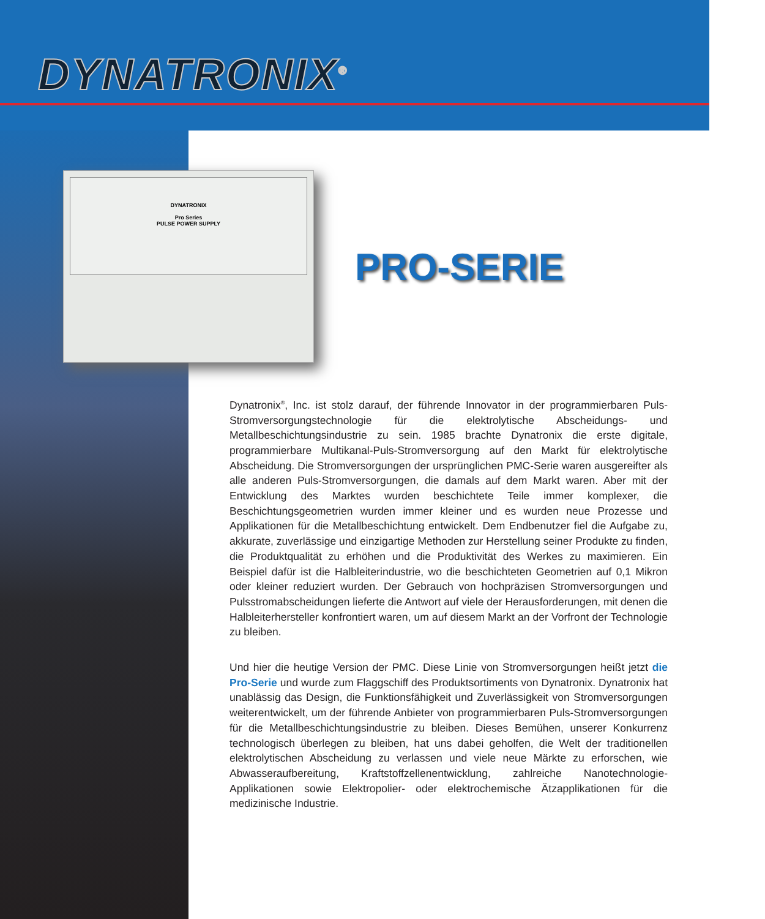DYNATRONIX<sup>®</sup>
DYNATRONIX
Pro Series
PULSE POWER SUPPLY
PRO-SERIE
Dynatronix<sup>®</sup>, Inc. ist stolz darauf, der führende Innovator in der programmierbaren Puls-Stromversorgungstechnologie für die elektrolytische Abscheidungs- und Metallbeschichtungsindustrie zu sein. 1985 brachte Dynatronix die erste digitale, programmierbare Multikanal-Puls-Stromversorgung auf den Markt für elektrolytische Abscheidung. Die Stromversorgungen der ursprünglichen PMC-Serie waren ausgereifter als alle anderen Puls-Stromversorgungen, die damals auf dem Markt waren. Aber mit der Entwicklung des Marktes wurden beschichtete Teile immer komplexer, die Beschichtungsgeometrien wurden immer kleiner und es wurden neue Prozesse und Applikationen für die Metallbeschichtung entwickelt. Dem Endbenutzer fiel die Aufgabe zu, akkurate, zuverlässige und einzigartige Methoden zur Herstellung seiner Produkte zu finden, die Produktqualität zu erhöhen und die Produktivität des Werkes zu maximieren. Ein Beispiel dafür ist die Halbleiterindustrie, wo die beschichteten Geometrien auf 0,1 Mikron oder kleiner reduziert wurden. Der Gebrauch von hochpräzisen Stromversorgungen und Pulsstromabscheidungen lieferte die Antwort auf viele der Herausforderungen, mit denen die Halbleiterhersteller konfrontiert waren, um auf diesem Markt an der Vorfront der Technologie zu bleiben.
Und hier die heutige Version der PMC. Diese Linie von Stromversorgungen heißt jetzt die Pro-Serie und wurde zum Flaggschiff des Produktsortiments von Dynatronix. Dynatronix hat unablässig das Design, die Funktionsfähigkeit und Zuverlässigkeit von Stromversorgungen weiterentwickelt, um der führende Anbieter von programmierbaren Puls-Stromversorgungen für die Metallbeschichtungsindustrie zu bleiben. Dieses Bemühen, unserer Konkurrenz technologisch überlegen zu bleiben, hat uns dabei geholfen, die Welt der traditionellen elektrolytischen Abscheidung zu verlassen und viele neue Märkte zu erforschen, wie Abwasseraufbereitung, Kraftstoffzellenentwicklung, zahlreiche Nanotechnologie-Applikationen sowie Elektropolier- oder elektrochemische Ätzapplikationen für die medizinische Industrie.